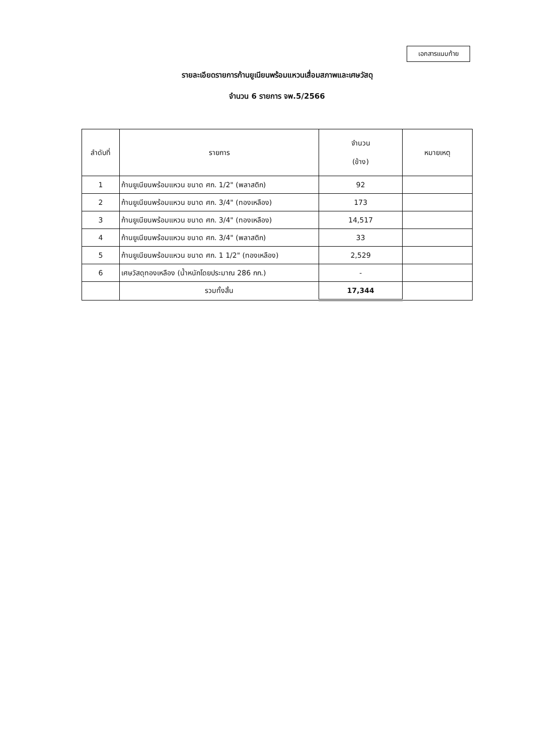เอกสารแนบท้าย
รายละเอียดรายการก้านยูเนียนพร้อมแหวนเสื่อมสภาพและเศษวัสดุ
จำนวน 6 รายการ จพ.5/2566
| ลำดับที่ | รายการ | จำนวน (ข้าง) | หมายเหตุ |
| --- | --- | --- | --- |
| 1 | ก้านยูเนียนพร้อมแหวน ขนาด ศก. 1/2" (พลาสติก) | 92 | |
| 2 | ก้านยูเนียนพร้อมแหวน ขนาด ศก. 3/4" (ทองเหลือง) | 173 | |
| 3 | ก้านยูเนียนพร้อมแหวน ขนาด ศก. 3/4" (ทองเหลือง) | 14,517 | |
| 4 | ก้านยูเนียนพร้อมแหวน ขนาด ศก. 3/4" (พลาสติก) | 33 | |
| 5 | ก้านยูเนียนพร้อมแหวน ขนาด ศก. 1 1/2" (ทองเหลือง) | 2,529 | |
| 6 | เศษวัสดุทองเหลือง (น้ำหนักโดยประมาณ 286 กก.) | - | |
| | รวมทั้งสิ้น | 17,344 | |